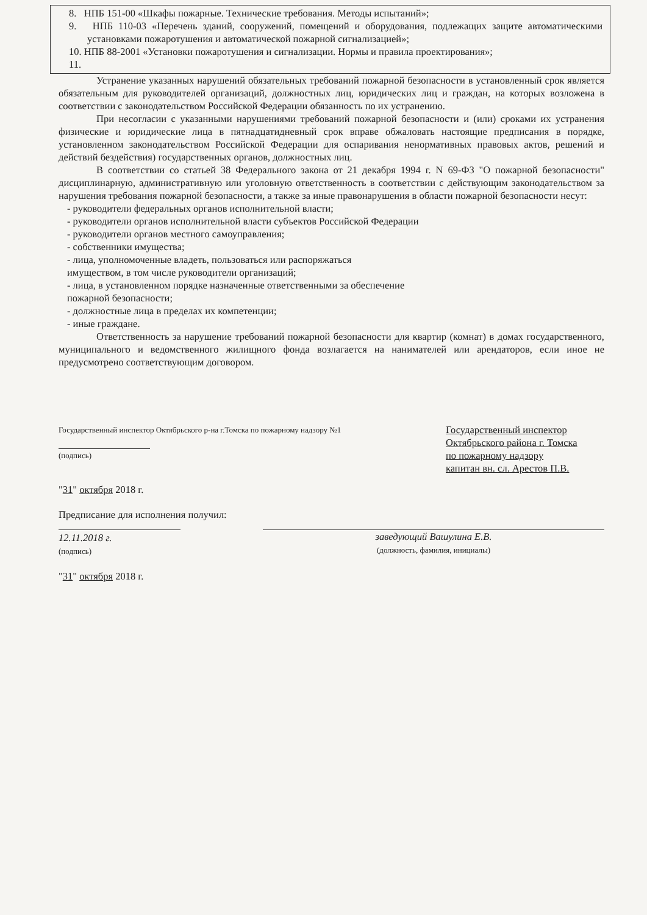8. НПБ 151-00 «Шкафы пожарные. Технические требования. Методы испытаний»;
9. НПБ 110-03 «Перечень зданий, сооружений, помещений и оборудования, подлежащих защите автоматическими установками пожаротушения и автоматической пожарной сигнализацией»;
10. НПБ 88-2001 «Установки пожаротушения и сигнализации. Нормы и правила проектирования»;
11.
Устранение указанных нарушений обязательных требований пожарной безопасности в установленный срок является обязательным для руководителей организаций, должностных лиц, юридических лиц и граждан, на которых возложена в соответствии с законодательством Российской Федерации обязанность по их устранению.
При несогласии с указанными нарушениями требований пожарной безопасности и (или) сроками их устранения физические и юридические лица в пятнадцатидневный срок вправе обжаловать настоящие предписания в порядке, установленном законодательством Российской Федерации для оспаривания ненормативных правовых актов, решений и действий бездействия) государственных органов, должностных лиц.
В соответствии со статьей 38 Федерального закона от 21 декабря 1994 г. N 69-ФЗ "О пожарной безопасности" дисциплинарную, административную или уголовную ответственность в соответствии с действующим законодательством за нарушения требования пожарной безопасности, а также за иные правонарушения в области пожарной безопасности несут:
- руководители федеральных органов исполнительной власти;
- руководители органов исполнительной власти субъектов Российской Федерации
- руководители органов местного самоуправления;
- собственники имущества;
- лица, уполномоченные владеть, пользоваться или распоряжаться
имуществом, в том числе руководители организаций;
- лица, в установленном порядке назначенные ответственными за обеспечение
пожарной безопасности;
- должностные лица в пределах их компетенции;
- иные граждане.
Ответственность за нарушение требований пожарной безопасности для квартир (комнат) в домах государственного, муниципального и ведомственного жилищного фонда возлагается на нанимателей или арендаторов, если иное не предусмотрено соответствующим договором.
Государственный инспектор Октябрьского р-на г.Томска по пожарному надзору №1
(подпись)
Государственный инспектор
Октябрьского района г. Томска
по пожарному надзору
капитан вн. сл. Арестов П.В.
"31" октября 2018 г.
Предписание для исполнения получил:
12.11.2018 г.
(подпись)
заведующий Вашулина Е.В.
(должность, фамилия, инициалы)
"31" октября 2018 г.